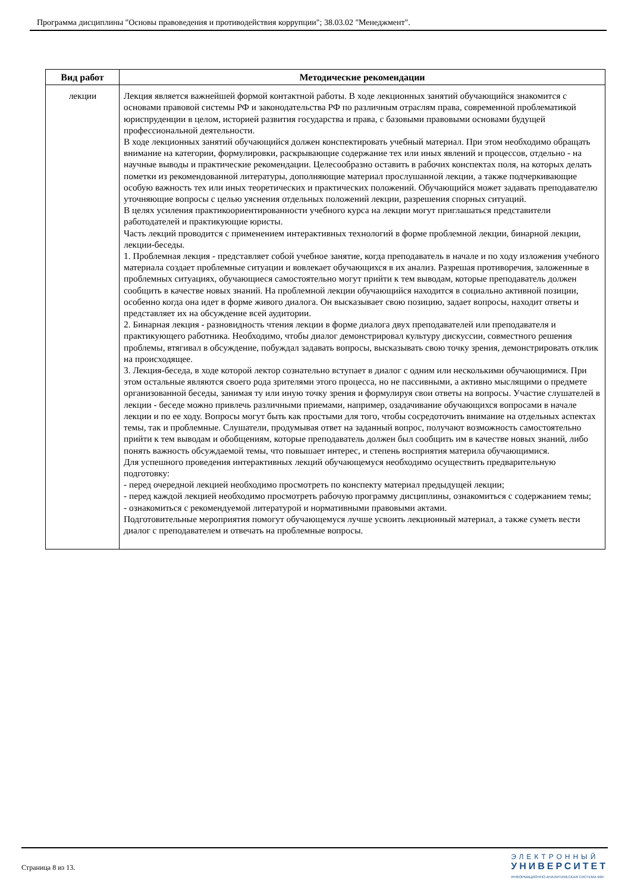Программа дисциплины "Основы правоведения и противодействия коррупции"; 38.03.02 "Менеджмент".
| Вид работ | Методические рекомендации |
| --- | --- |
| лекции | Лекция является важнейшей формой контактной работы. В ходе лекционных занятий обучающийся знакомится с основами правовой системы РФ и законодательства РФ по различным отраслям права, современной проблематикой юриспруденции в целом, историей развития государства и права, с базовыми правовыми основами будущей профессиональной деятельности. В ходе лекционных занятий обучающийся должен конспектировать учебный материал. При этом необходимо обращать внимание на категории, формулировки, раскрывающие содержание тех или иных явлений и процессов, отдельно - на научные выводы и практические рекомендации. Целесообразно оставить в рабочих конспектах поля, на которых делать пометки из рекомендованной литературы, дополняющие материал прослушанной лекции, а также подчеркивающие особую важность тех или иных теоретических и практических положений. Обучающийся может задавать преподавателю уточняющие вопросы с целью уяснения отдельных положений лекции, разрешения спорных ситуаций. В целях усиления практикоориентированности учебного курса на лекции могут приглашаться представители работодателей и практикующие юристы. Часть лекций проводится с применением интерактивных технологий в форме проблемной лекции, бинарной лекции, лекции-беседы. 1. Проблемная лекция - представляет собой учебное занятие, когда преподаватель в начале и по ходу изложения учебного материала создает проблемные ситуации и вовлекает обучающихся в их анализ. Разрешая противоречия, заложенные в проблемных ситуациях, обучающиеся самостоятельно могут прийти к тем выводам, которые преподаватель должен сообщить в качестве новых знаний. На проблемной лекции обучающийся находится в социально активной позиции, особенно когда она идет в форме живого диалога. Он высказывает свою позицию, задает вопросы, находит ответы и представляет их на обсуждение всей аудитории. 2. Бинарная лекция - разновидность чтения лекции в форме диалога двух преподавателей или преподавателя и практикующего работника. Необходимо, чтобы диалог демонстрировал культуру дискуссии, совместного решения проблемы, втягивал в обсуждение, побуждал задавать вопросы, высказывать свою точку зрения, демонстрировать отклик на происходящее. 3. Лекция-беседа, в ходе которой лектор сознательно вступает в диалог с одним или несколькими обучающимися. При этом остальные являются своего рода зрителями этого процесса, но не пассивными, а активно мыслящими о предмете организованной беседы, занимая ту или иную точку зрения и формулируя свои ответы на вопросы. Участие слушателей в лекции - беседе можно привлечь различными приемами, например, озадачивание обучающихся вопросами в начале лекции и по ее ходу. Вопросы могут быть как простыми для того, чтобы сосредоточить внимание на отдельных аспектах темы, так и проблемные. Слушатели, продумывая ответ на заданный вопрос, получают возможность самостоятельно прийти к тем выводам и обобщениям, которые преподаватель должен был сообщить им в качестве новых знаний, либо понять важность обсуждаемой темы, что повышает интерес, и степень восприятия материла обучающимися. Для успешного проведения интерактивных лекций обучающемуся необходимо осуществить предварительную подготовку: - перед очередной лекцией необходимо просмотреть по конспекту материал предыдущей лекции; - перед каждой лекцией необходимо просмотреть рабочую программу дисциплины, ознакомиться с содержанием темы; - ознакомиться с рекомендуемой литературой и нормативными правовыми актами. Подготовительные мероприятия помогут обучающемуся лучше усвоить лекционный материал, а также суметь вести диалог с преподавателем и отвечать на проблемные вопросы. |
Страница 8 из 13.
ЭЛЕКТРОННЫЙ
УНИВЕРСИТЕТ
ИНФОРМАЦИОННО-АНАЛИТИЧЕСКАЯ СИСТЕМА КФУ